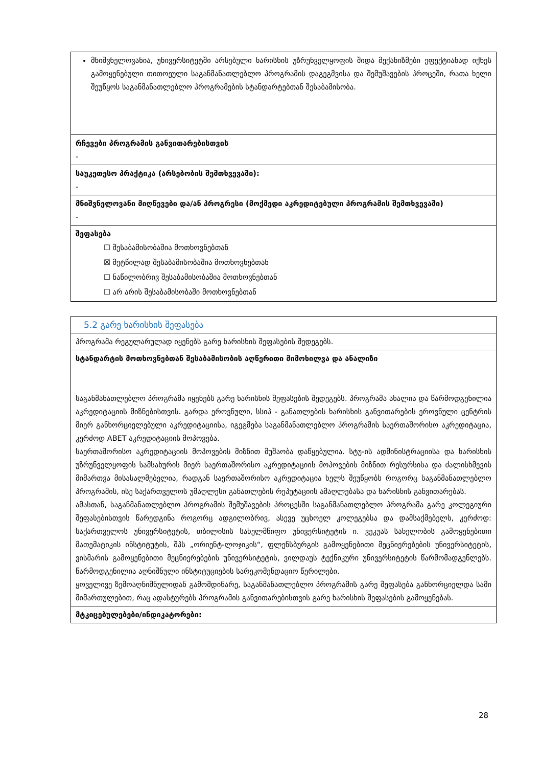| მნიშვნელოვანია, უნივერსიტეტში არსებული ხარისხის უზრუნველყოფის შიდა მექანიზმები ეფექტიანად იქნეს გამოყენებული თითოეული საგანმანათლებლო პროგრამის დაგეგმვისა და შემუშავების პროცეში, რათა ხელი შეუწყოს საგანმანათლებლო პროგრამების სტანდარტებთან შესაბამისობა. |
| რჩევები პროგრამის განვითარებისთვის - |
| საუკეთესო პრაქტიკა (არსებობის შემთხვევაში): - |
| მნიშვნელოვანი მიღწევები და/ან პროგრესი (მოქმედი აკრედიტებული პროგრამის შემთხვევაში) - |
| შეფასება ☐ შესაბამისობაშია მოთხოვნებთან ☒ მეტწილად შესაბამისობაშია მოთხოვნებთან ☐ ნაწილობრივ შესაბამისობაშია მოთხოვნებთან ☐ არ არის შესაბამისობაში მოთხოვნებთან |
| 5.2 გარე ხარისხის შეფასება |
| პროგრამა რეგულარულად იყენებს გარე ხარისხის შეფასების შედეგებს. |
| სტანდარტის მოთხოვნებთან შესაბამისობის აღწერითი მიმოხილვა და ანალიზი საგანმანათლებლო პროგრამა იყენებს გარე ხარისხის შეფასების შედეგებს. პროგრამა ახალია და წარმოდგენილია აკრედიტაციის მიზნებისთვის. გარდა ეროვნული, სსიპ - განათლების ხარისხის განვითარების ეროვნული ცენტრის მიერ განხორციელებული აკრედიტაციისა, იგეგმება საგანმანათლებლო პროგრამის საერთაშორისო აკრედიტაცია, კერძოდ ABET აკრედიტაციის მოპოვება. საერთაშორისო აკრედიტაციის მოპოვების მიზნით მუშაობა დაწყებულია. სტუ-ის ადმინისტრაციისა და ხარისხის უზრუნველყოფის სამსახურის მიერ საერთაშორისო აკრედიტაციის მოპოვების მიზნით რესურსისა და ძალისხმევის მიმართვა მისასალმებელია, რადგან საერთაშორისო აკრედიტაცია ხელს შეუწყობს როგორც საგანმანათლებლო პროგრამის, ისე საქართველოს უმაღლესი განათლების რეპუტაციის ამაღლებასა და ხარისხის განვითარებას. ამასთან, საგანმანათლებლო პროგრამის შემუშავების პროცესში საგანმანათლებლო პროგრამა გარე კოლეგიური შეფასებისთვის წარედგინა როგორც ადგილობრივ, ასევე უცხოელ კოლეგებსა და დამსაქმებელს, კერძოდ: საქართველოს უნივერსიტეტის, თბილისის სახელმწიფო უნივერსიტეტის ი. ვეკუას სახელობის გამოყენებითი მათემატიკის ინსტიტუტის, შპს „ორიენტ-ლოჯიკის“, ფლენსბურგის გამოყენებითი მეცნიერებების უნივერსიტეტის, ვისმარის გამოყენებითი მეცნიერებების უნივერსიტეტის, ვილდაუს ტექნიკური უნივერსიტეტის წარმომადგენლებს. წარმოდგენილია აღნიშნული ინსტიტუციების სარეკომენდაციო წერილები. ყოველივე ზემოაღნიშნულიდან გამომდინარე, საგანმანათლებლო პროგრამის გარე შეფასება განხორციელდა სამი მიმართულებით, რაც ადასტურებს პროგრამის განვითარებისთვის გარე ხარისხის შეფასების გამოყენებას. |
| მტკიცებულებები/ინდიკატორები: |
28